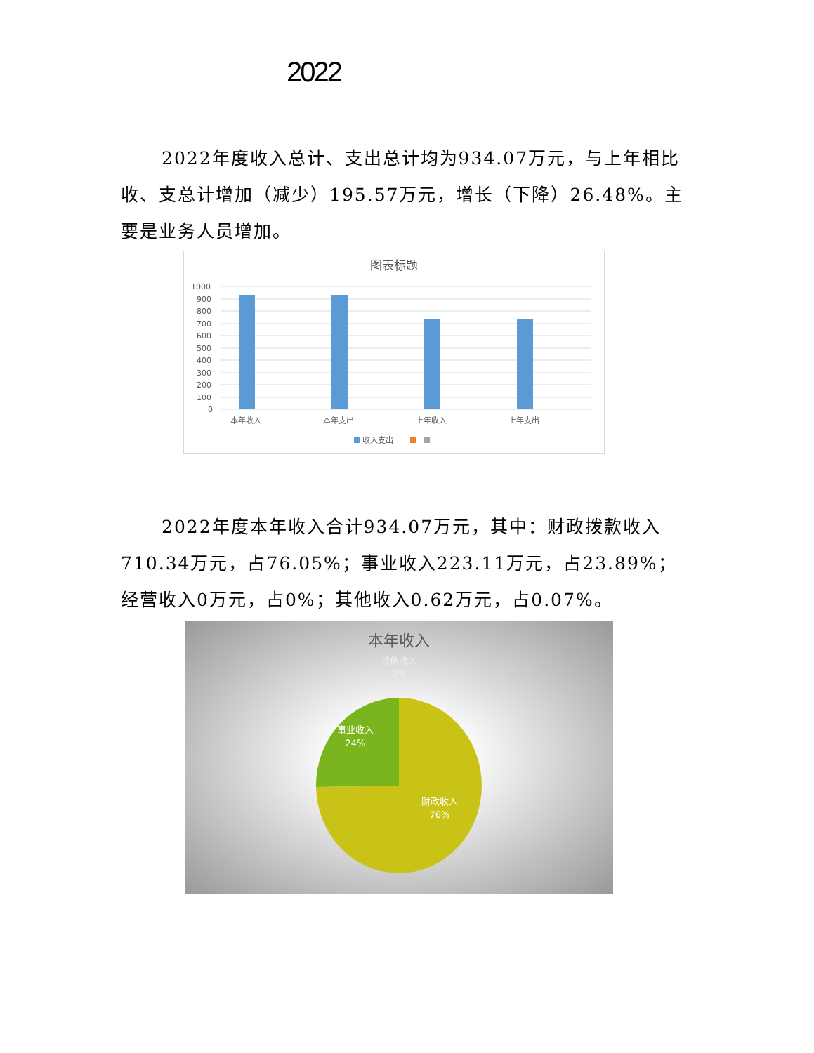2022
2022年度收入总计、支出总计均为934.07万元，与上年相比收、支总计增加（减少）195.57万元，增长（下降）26.48%。主要是业务人员增加。
图表标题
1000
900
800
700
600
500
400
300
200
100
0
本年收入
本年支出
上年收入
上年支出
收入支出
2022年度本年收入合计934.07万元，其中：财政拨款收入710.34万元，占76.05%；事业收入223.11万元，占23.89%；经营收入0万元，占0%；其他收入0.62万元，占0.07%。
本年收入
其他收入
0%
事业收入
24%
财政收入
76%